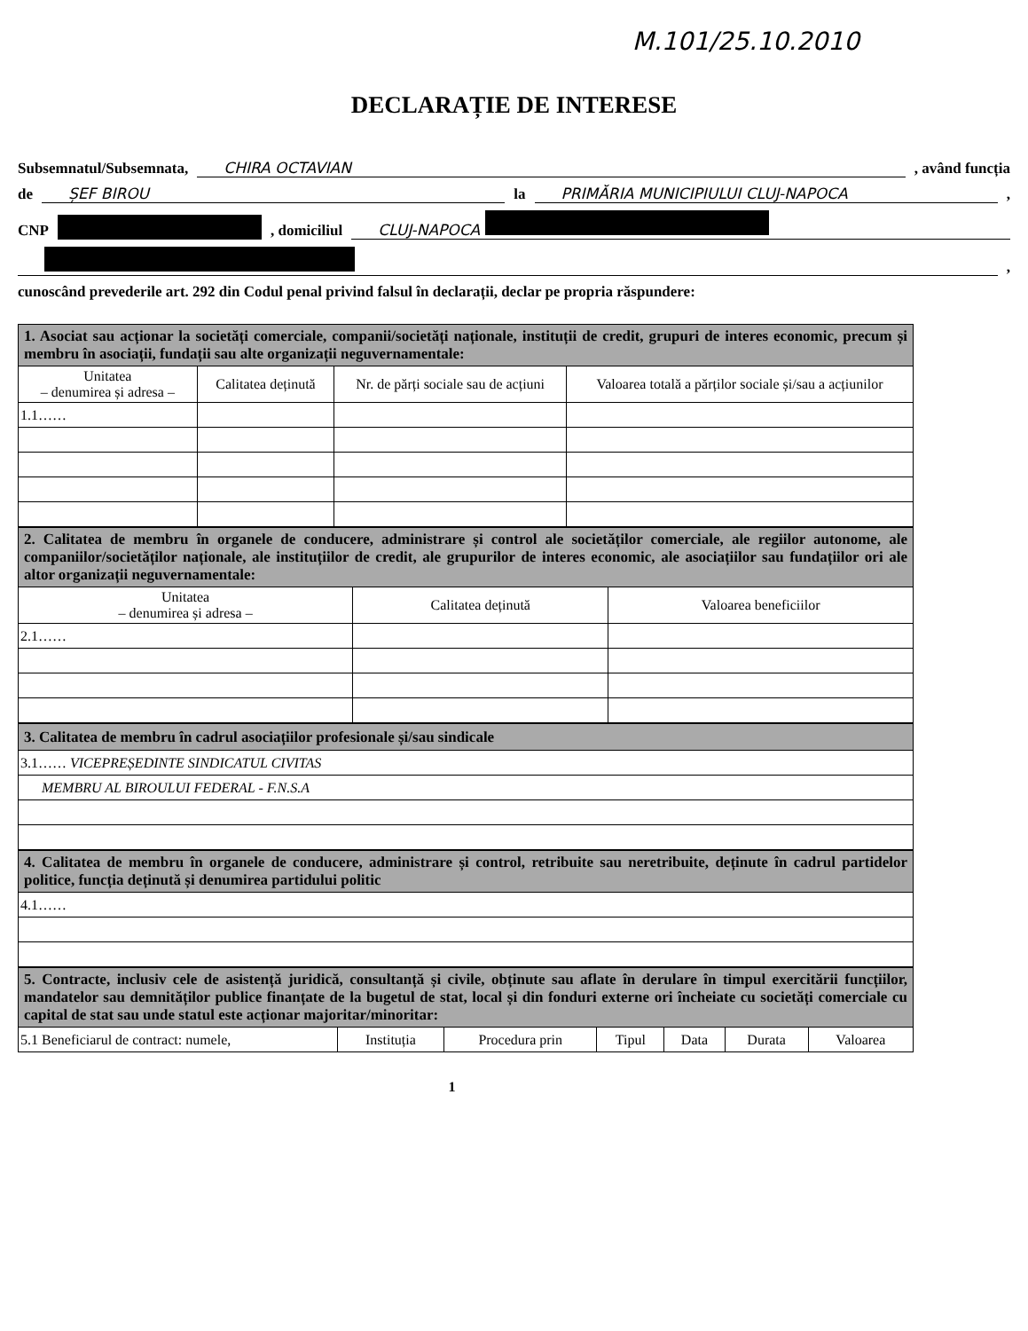M.101/25.10.2010
DECLARAȚIE DE INTERESE
Subsemnatul/Subsemnata, CHIRA OCTAVIAN , având funcția
de ȘEF BIROU la PRIMĂRIA MUNICIPIULUI CLUJ-NAPOCA ,
CNP , domiciliul CLUJ-NAPOCA
,
cunoscând prevederile art. 292 din Codul penal privind falsul în declarații, declar pe propria răspundere:
| 1. Asociat sau acționar la societăți comerciale, companii/societăți naționale, instituții de credit, grupuri de interes economic, precum și membru în asociații, fundații sau alte organizații neguvernamentale: | | | |
| Unitatea – denumirea și adresa – | Calitatea deținută | Nr. de părți sociale sau de acțiuni | Valoarea totală a părților sociale și/sau a acțiunilor |
| 1.1…… | | | |
| 2. Calitatea de membru în organele de conducere, administrare și control ale societăților comerciale, ale regiilor autonome, ale companiilor/societăților naționale, ale instituțiilor de credit, ale grupurilor de interes economic, ale asociațiilor sau fundațiilor ori ale altor organizații neguvernamentale: | | |
| Unitatea – denumirea și adresa – | Calitatea deținută | Valoarea beneficiilor |
| 2.1…… | | |
| 3. Calitatea de membru în cadrul asociațiilor profesionale și/sau sindicale |
| 3.1…… VICEPREȘEDINTE SINDICATUL CIVITAS |
| MEMBRU AL BIROULUI FEDERAL - F.N.S.A |
| 4. Calitatea de membru în organele de conducere, administrare și control, retribuite sau neretribuite, deținute în cadrul partidelor politice, funcția deținută și denumirea partidului politic |
| 4.1…… |
| 5. Contracte, inclusiv cele de asistență juridică, consultanță și civile, obținute sau aflate în derulare în timpul exercitării funcțiilor, mandatelor sau demnităților publice finanțate de la bugetul de stat, local și din fonduri externe ori încheiate cu societăți comerciale cu capital de stat sau unde statul este acționar majoritar/minoritar: | | | | | | |
| 5.1 Beneficiarul de contract: numele, | Instituția | Procedura prin | Tipul | Data | Durata | Valoarea |
1